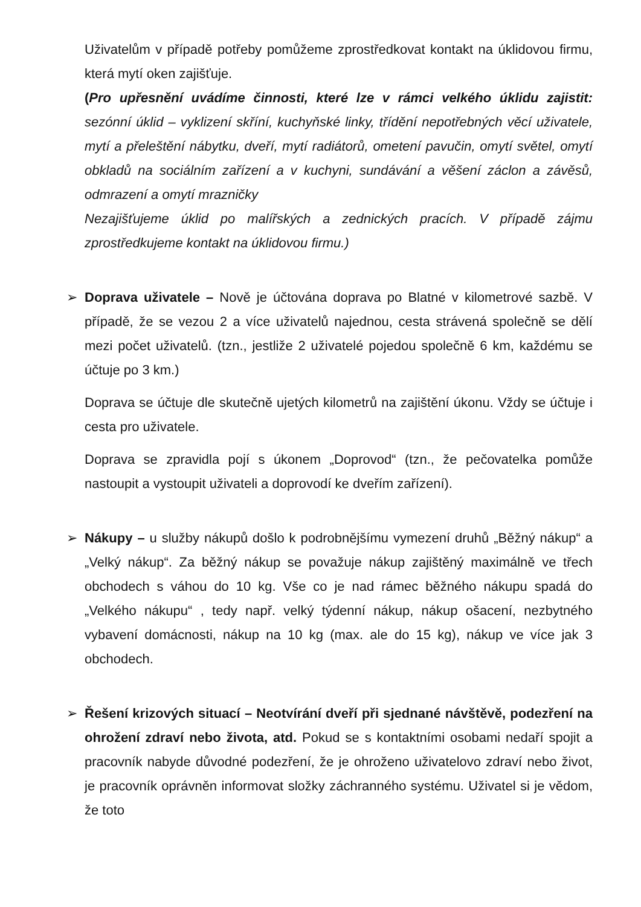Uživatelům v případě potřeby pomůžeme zprostředkovat kontakt na úklidovou firmu, která mytí oken zajišťuje.
(Pro upřesnění uvádíme činnosti, které lze v rámci velkého úklidu zajistit: sezónní úklid – vyklizení skříní, kuchyňské linky, třídění nepotřebných věcí uživatele, mytí a přeleštění nábytku, dveří, mytí radiátorů, ometení pavučin, omytí světel, omytí obkladů na sociálním zařízení a v kuchyni, sundávání a věšení záclon a závěsů, odmrazení a omytí mrazničky
Nezajišťujeme úklid po malířských a zednických pracích. V případě zájmu zprostředkujeme kontakt na úklidovou firmu.)
➢
Doprava uživatele – Nově je účtována doprava po Blatné v kilometrové sazbě. V případě, že se vezou 2 a více uživatelů najednou, cesta strávená společně se dělí mezi počet uživatelů. (tzn., jestliže 2 uživatelé pojedou společně 6 km, každému se účtuje po 3 km.)
Doprava se účtuje dle skutečně ujetých kilometrů na zajištění úkonu. Vždy se účtuje i cesta pro uživatele.
Doprava se zpravidla pojí s úkonem „Doprovod“ (tzn., že pečovatelka pomůže nastoupit a vystoupit uživateli a doprovodí ke dveřím zařízení).
➢
Nákupy – u služby nákupů došlo k podrobnějšímu vymezení druhů „Běžný nákup“ a „Velký nákup“. Za běžný nákup se považuje nákup zajištěný maximálně ve třech obchodech s váhou do 10 kg. Vše co je nad rámec běžného nákupu spadá do „Velkého nákupu“ , tedy např. velký týdenní nákup, nákup ošacení, nezbytného vybavení domácnosti, nákup na 10 kg (max. ale do 15 kg), nákup ve více jak 3 obchodech.
➢
Řešení krizových situací – Neotvírání dveří při sjednané návštěvě, podezření na ohrožení zdraví nebo života, atd. Pokud se s kontaktními osobami nedaří spojit a pracovník nabyde důvodné podezření, že je ohroženo uživatelovo zdraví nebo život, je pracovník oprávněn informovat složky záchranného systému. Uživatel si je vědom, že toto